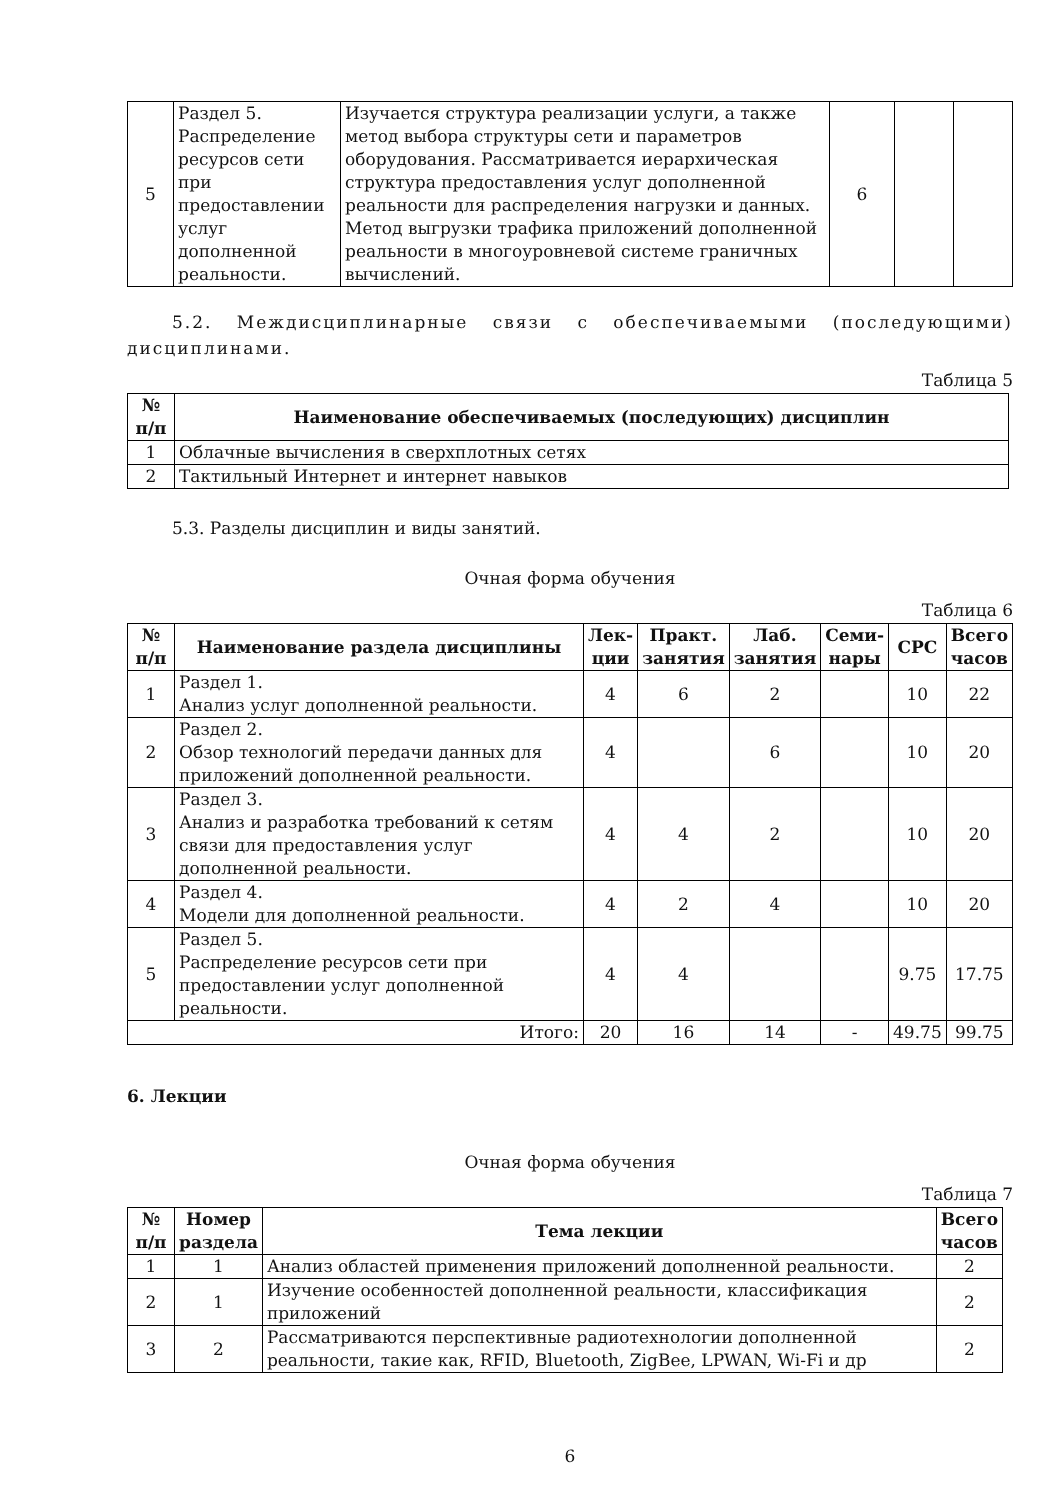| 5 | Раздел 5. Распределение ресурсов сети при предоставлении услуг дополненной реальности. | Изучается структура реализации услуги, а также метод выбора структуры сети и параметров оборудования. Рассматривается иерархическая структура предоставления услуг дополненной реальности для распределения нагрузки и данных. Метод выгрузки трафика приложений дополненной реальности в многоуровневой системе граничных вычислений. | 6 | | |
5.2. Междисциплинарные связи с обеспечиваемыми (последующими) дисциплинами.
Таблица 5
| № п/п | Наименование обеспечиваемых (последующих) дисциплин |
| --- | --- |
| 1 | Облачные вычисления в сверхплотных сетях |
| 2 | Тактильный Интернет и интернет навыков |
5.3. Разделы дисциплин и виды занятий.
Очная форма обучения
Таблица 6
| № п/п | Наименование раздела дисциплины | Лек-ции | Практ. занятия | Лаб. занятия | Семи-нары | СРС | Всего часов |
| --- | --- | --- | --- | --- | --- | --- | --- |
| 1 | Раздел 1. Анализ услуг дополненной реальности. | 4 | 6 | 2 | | 10 | 22 |
| 2 | Раздел 2. Обзор технологий передачи данных для приложений дополненной реальности. | 4 | | 6 | | 10 | 20 |
| 3 | Раздел 3. Анализ и разработка требований к сетям связи для предоставления услуг дополненной реальности. | 4 | 4 | 2 | | 10 | 20 |
| 4 | Раздел 4. Модели для дополненной реальности. | 4 | 2 | 4 | | 10 | 20 |
| 5 | Раздел 5. Распределение ресурсов сети при предоставлении услуг дополненной реальности. | 4 | 4 | | | 9.75 | 17.75 |
| Итого: | | 20 | 16 | 14 | - | 49.75 | 99.75 |
6. Лекции
Очная форма обучения
Таблица 7
| № п/п | Номер раздела | Тема лекции | Всего часов |
| --- | --- | --- | --- |
| 1 | 1 | Анализ областей применения приложений дополненной реальности. | 2 |
| 2 | 1 | Изучение особенностей дополненной реальности, классификация приложений | 2 |
| 3 | 2 | Рассматриваются перспективные радиотехнологии дополненной реальности, такие как, RFID, Bluetooth, ZigBee, LPWAN, Wi-Fi и др | 2 |
6